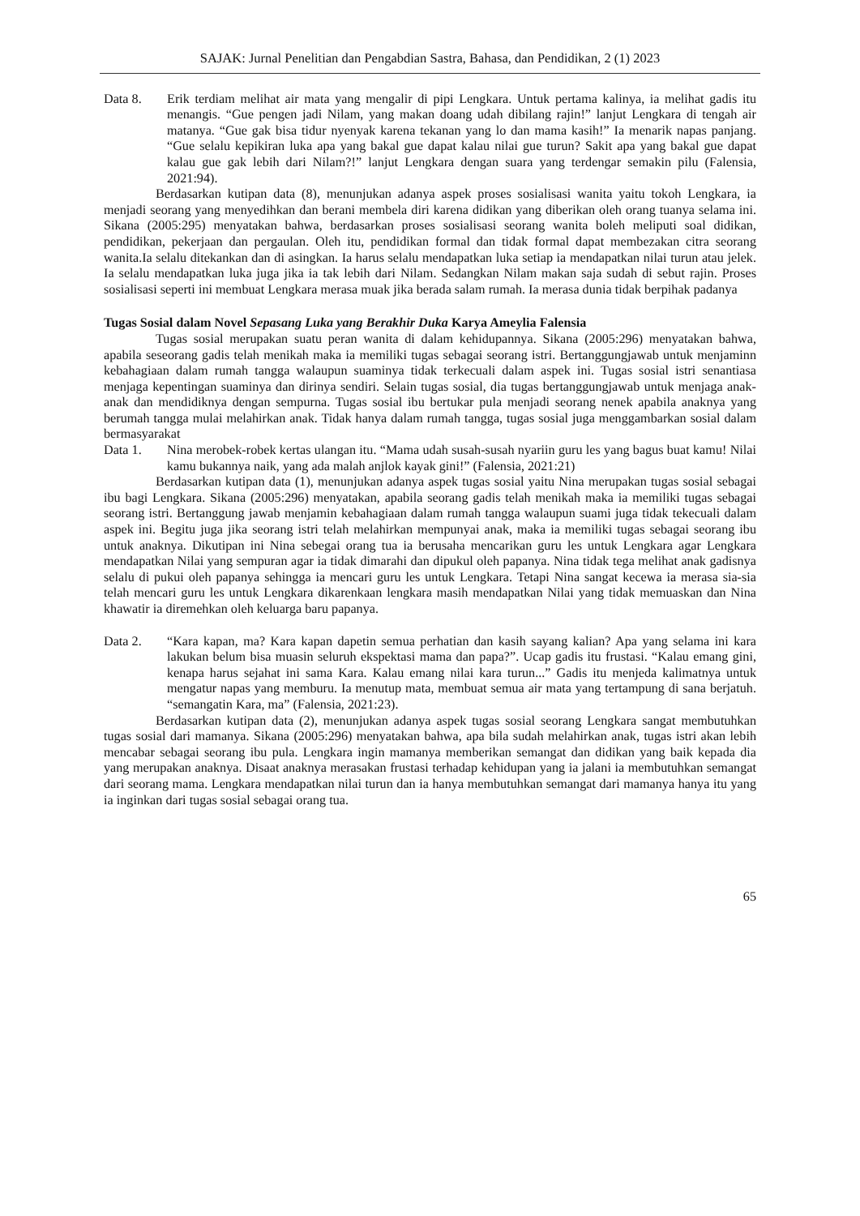SAJAK: Jurnal Penelitian dan Pengabdian Sastra, Bahasa, dan Pendidikan, 2 (1) 2023
Data 8. Erik terdiam melihat air mata yang mengalir di pipi Lengkara. Untuk pertama kalinya, ia melihat gadis itu menangis. “Gue pengen jadi Nilam, yang makan doang udah dibilang rajin!” lanjut Lengkara di tengah air matanya. “Gue gak bisa tidur nyenyak karena tekanan yang lo dan mama kasih!” Ia menarik napas panjang. “Gue selalu kepikiran luka apa yang bakal gue dapat kalau nilai gue turun? Sakit apa yang bakal gue dapat kalau gue gak lebih dari Nilam?!” lanjut Lengkara dengan suara yang terdengar semakin pilu (Falensia, 2021:94).
Berdasarkan kutipan data (8), menunjukan adanya aspek proses sosialisasi wanita yaitu tokoh Lengkara, ia menjadi seorang yang menyedihkan dan berani membela diri karena didikan yang diberikan oleh orang tuanya selama ini. Sikana (2005:295) menyatakan bahwa, berdasarkan proses sosialisasi seorang wanita boleh meliputi soal didikan, pendidikan, pekerjaan dan pergaulan. Oleh itu, pendidikan formal dan tidak formal dapat membezakan citra seorang wanita.Ia selalu ditekankan dan di asingkan. Ia harus selalu mendapatkan luka setiap ia mendapatkan nilai turun atau jelek. Ia selalu mendapatkan luka juga jika ia tak lebih dari Nilam. Sedangkan Nilam makan saja sudah di sebut rajin. Proses sosialisasi seperti ini membuat Lengkara merasa muak jika berada salam rumah. Ia merasa dunia tidak berpihak padanya
Tugas Sosial dalam Novel Sepasang Luka yang Berakhir Duka Karya Ameylia Falensia
Tugas sosial merupakan suatu peran wanita di dalam kehidupannya. Sikana (2005:296) menyatakan bahwa, apabila seseorang gadis telah menikah maka ia memiliki tugas sebagai seorang istri. Bertanggungjawab untuk menjaminn kebahagiaan dalam rumah tangga walaupun suaminya tidak terkecuali dalam aspek ini. Tugas sosial istri senantiasa menjaga kepentingan suaminya dan dirinya sendiri. Selain tugas sosial, dia tugas bertanggungjawab untuk menjaga anak-anak dan mendidiknya dengan sempurna. Tugas sosial ibu bertukar pula menjadi seorang nenek apabila anaknya yang berumah tangga mulai melahirkan anak. Tidak hanya dalam rumah tangga, tugas sosial juga menggambarkan sosial dalam bermasyarakat
Data 1. Nina merobek-robek kertas ulangan itu. “Mama udah susah-susah nyariin guru les yang bagus buat kamu! Nilai kamu bukannya naik, yang ada malah anjlok kayak gini!” (Falensia, 2021:21)
Berdasarkan kutipan data (1), menunjukan adanya aspek tugas sosial yaitu Nina merupakan tugas sosial sebagai ibu bagi Lengkara. Sikana (2005:296) menyatakan, apabila seorang gadis telah menikah maka ia memiliki tugas sebagai seorang istri. Bertanggung jawab menjamin kebahagiaan dalam rumah tangga walaupun suami juga tidak tekecuali dalam aspek ini. Begitu juga jika seorang istri telah melahirkan mempunyai anak, maka ia memiliki tugas sebagai seorang ibu untuk anaknya. Dikutipan ini Nina sebegai orang tua ia berusaha mencarikan guru les untuk Lengkara agar Lengkara mendapatkan Nilai yang sempuran agar ia tidak dimarahi dan dipukul oleh papanya. Nina tidak tega melihat anak gadisnya selalu di pukui oleh papanya sehingga ia mencari guru les untuk Lengkara. Tetapi Nina sangat kecewa ia merasa sia-sia telah mencari guru les untuk Lengkara dikarenkaan lengkara masih mendapatkan Nilai yang tidak memuaskan dan Nina khawatir ia diremehkan oleh keluarga baru papanya.
Data 2. “Kara kapan, ma? Kara kapan dapetin semua perhatian dan kasih sayang kalian? Apa yang selama ini kara lakukan belum bisa muasin seluruh ekspektasi mama dan papa?”. Ucap gadis itu frustasi. “Kalau emang gini, kenapa harus sejahat ini sama Kara. Kalau emang nilai kara turun...” Gadis itu menjeda kalimatnya untuk mengatur napas yang memburu. Ia menutup mata, membuat semua air mata yang tertampung di sana berjatuh. “semangatin Kara, ma” (Falensia, 2021:23).
Berdasarkan kutipan data (2), menunjukan adanya aspek tugas sosial seorang Lengkara sangat membutuhkan tugas sosial dari mamanya. Sikana (2005:296) menyatakan bahwa, apa bila sudah melahirkan anak, tugas istri akan lebih mencabar sebagai seorang ibu pula. Lengkara ingin mamanya memberikan semangat dan didikan yang baik kepada dia yang merupakan anaknya. Disaat anaknya merasakan frustasi terhadap kehidupan yang ia jalani ia membutuhkan semangat dari seorang mama. Lengkara mendapatkan nilai turun dan ia hanya membutuhkan semangat dari mamanya hanya itu yang ia inginkan dari tugas sosial sebagai orang tua.
65